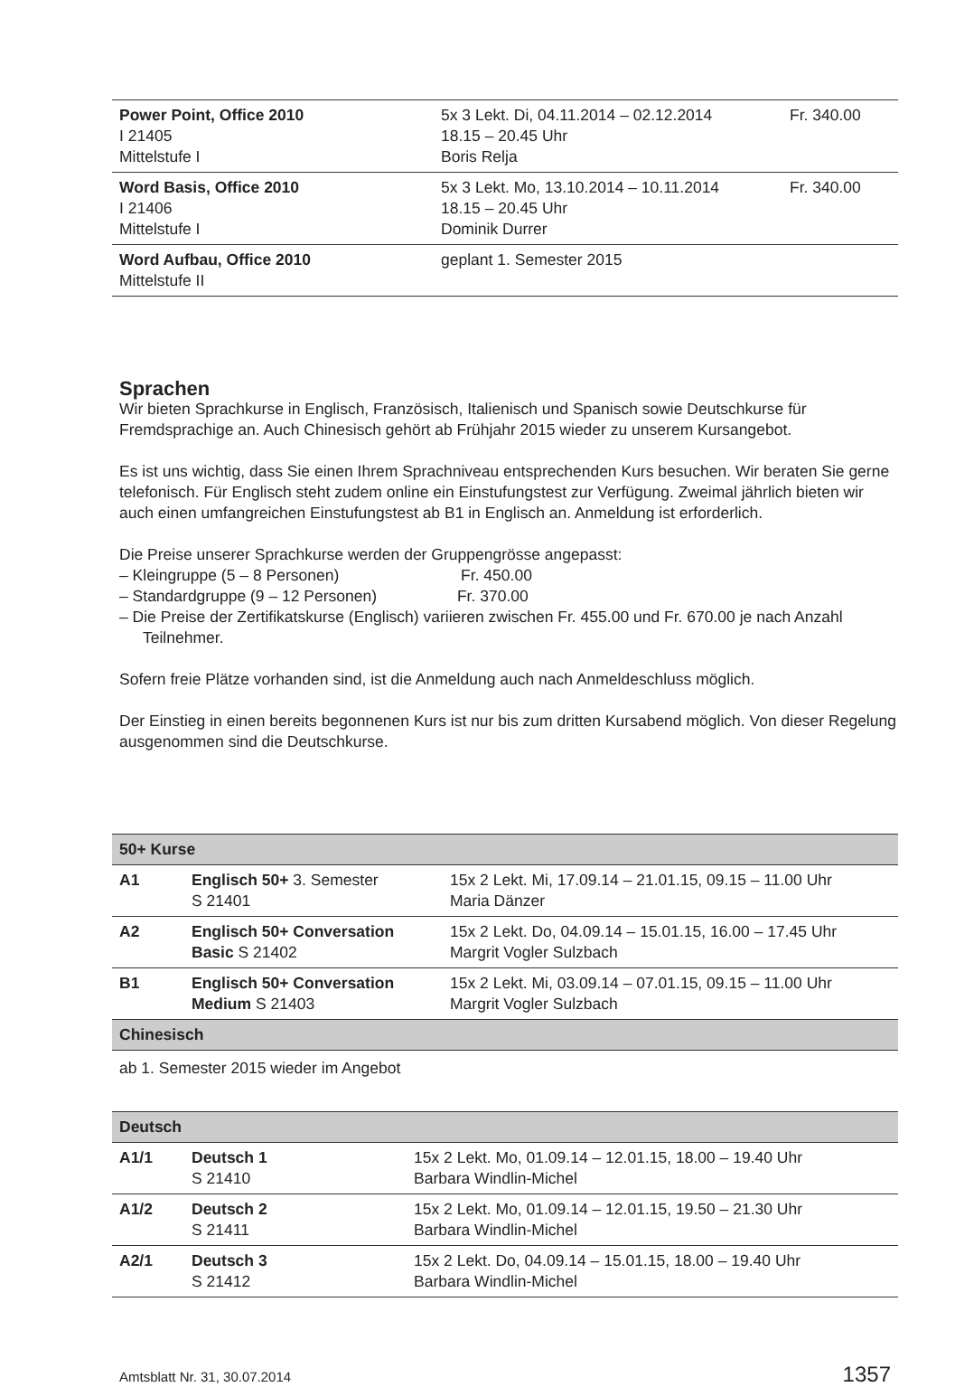| Power Point, Office 2010 I 21405 Mittelstufe I | 5x 3 Lekt. Di, 04.11.2014 – 02.12.2014 18.15 – 20.45 Uhr Boris Relja | Fr. 340.00 |
| Word Basis, Office 2010 I 21406 Mittelstufe I | 5x 3 Lekt. Mo, 13.10.2014 – 10.11.2014 18.15 – 20.45 Uhr Dominik Durrer | Fr. 340.00 |
| Word Aufbau, Office 2010 Mittelstufe II | geplant 1. Semester 2015 | |
Sprachen
Wir bieten Sprachkurse in Englisch, Französisch, Italienisch und Spanisch sowie Deutschkurse für Fremdsprachige an. Auch Chinesisch gehört ab Frühjahr 2015 wieder zu unserem Kursangebot.
Es ist uns wichtig, dass Sie einen Ihrem Sprachniveau entsprechenden Kurs besuchen. Wir beraten Sie gerne telefonisch. Für Englisch steht zudem online ein Einstufungstest zur Verfügung. Zweimal jährlich bieten wir auch einen umfangreichen Einstufungstest ab B1 in Englisch an. Anmeldung ist erforderlich.
Die Preise unserer Sprachkurse werden der Gruppengrösse angepasst:
– Kleingruppe (5 – 8 Personen) Fr. 450.00
– Standardgruppe (9 – 12 Personen) Fr. 370.00
– Die Preise der Zertifikatskurse (Englisch) variieren zwischen Fr. 455.00 und Fr. 670.00 je nach Anzahl Teilnehmer.
Sofern freie Plätze vorhanden sind, ist die Anmeldung auch nach Anmeldeschluss möglich.
Der Einstieg in einen bereits begonnenen Kurs ist nur bis zum dritten Kursabend möglich. Von dieser Regelung ausgenommen sind die Deutschkurse.
| 50+ Kurse | | |
| --- | --- | --- |
| A1 | Englisch 50+ 3. Semester S 21401 | 15x 2 Lekt. Mi, 17.09.14 – 21.01.15, 09.15 – 11.00 Uhr Maria Dänzer |
| A2 | Englisch 50+ Conversation Basic S 21402 | 15x 2 Lekt. Do, 04.09.14 – 15.01.15, 16.00 – 17.45 Uhr Margrit Vogler Sulzbach |
| B1 | Englisch 50+ Conversation Medium S 21403 | 15x 2 Lekt. Mi, 03.09.14 – 07.01.15, 09.15 – 11.00 Uhr Margrit Vogler Sulzbach |
| Chinesisch | | |
ab 1. Semester 2015 wieder im Angebot
| Deutsch | | |
| --- | --- | --- |
| A1/1 | Deutsch 1 S 21410 | 15x 2 Lekt. Mo, 01.09.14 – 12.01.15, 18.00 – 19.40 Uhr Barbara Windlin-Michel |
| A1/2 | Deutsch 2 S 21411 | 15x 2 Lekt. Mo, 01.09.14 – 12.01.15, 19.50 – 21.30 Uhr Barbara Windlin-Michel |
| A2/1 | Deutsch 3 S 21412 | 15x 2 Lekt. Do, 04.09.14 – 15.01.15, 18.00 – 19.40 Uhr Barbara Windlin-Michel |
Amtsblatt Nr. 31, 30.07.2014 1357